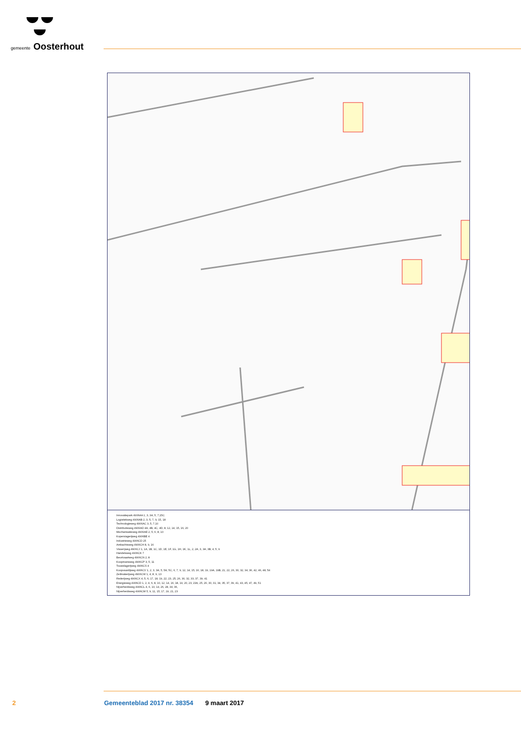gemeente Oosterhout
Innovatiepark 4906AA 1, 3, 3A, 5, 7,15C
Logistiekweg 4906AB 2, 3, 5, 7, 9, 15, 18
Technologieweg 4906AC 3, 5, 7,10
Distributieweg 4906AD 4A, 4B, 4C, 4D, 8, 12, 14, 15, 16, 20
Mechanisatieweg 4906AE 2, 5, 6, 8, 10
Kopersiagerijweg 4906BE 4
Industrieweg 4906CD 25
Ambachtsweg 4906CH 8, 9, 16
Visserijweg 4906CJ 1, 1A, 1B, 1C, 1D, 1E, 1F, 1G, 1H, 1K, 1L, 2, 2A, 3, 3A, 3B, 4, 5, 9
Handelsweg 4906CK 7
Beurtvaartweg 4906CN 2, 8
Koopmansweg 4906CP 3, 5, 11
Touwslagerijweg 4906CS 4
Koopvaardijweg 4906CV 1, 2, 3, 3A, 5, 5A, 5C, 6, 7, 9, 12, 14, 15, 16, 18, 19, 19A, 19B, 21, 22, 26, 30, 32, 34, 36, 42, 46, 48, 54
Zeilmakerijweg 4906CW 1, 4, 8, 9, 13
Rederijweg 4906CX 4, 5, 6, 17, 18, 19, 22, 23, 25, 26, 30, 32, 33, 37, 39, 41
Energieweg 4906CD 1, 2, 4, 6, 8, 10, 12, 14, 16, 18, 19, 20, 23, 23A, 25, 26, 30, 31, 34, 35, 37, 39, 41, 43, 45, 47, 49, 51
Nijverheidsweg 4906CL 4, 6, 10, 14, 26, 28, 34, 36,
Nijverheidsweg 4906CM 5, 9, 11, 15, 17, 19, 21, 23
2 Gemeenteblad 2017 nr. 38354 9 maart 2017